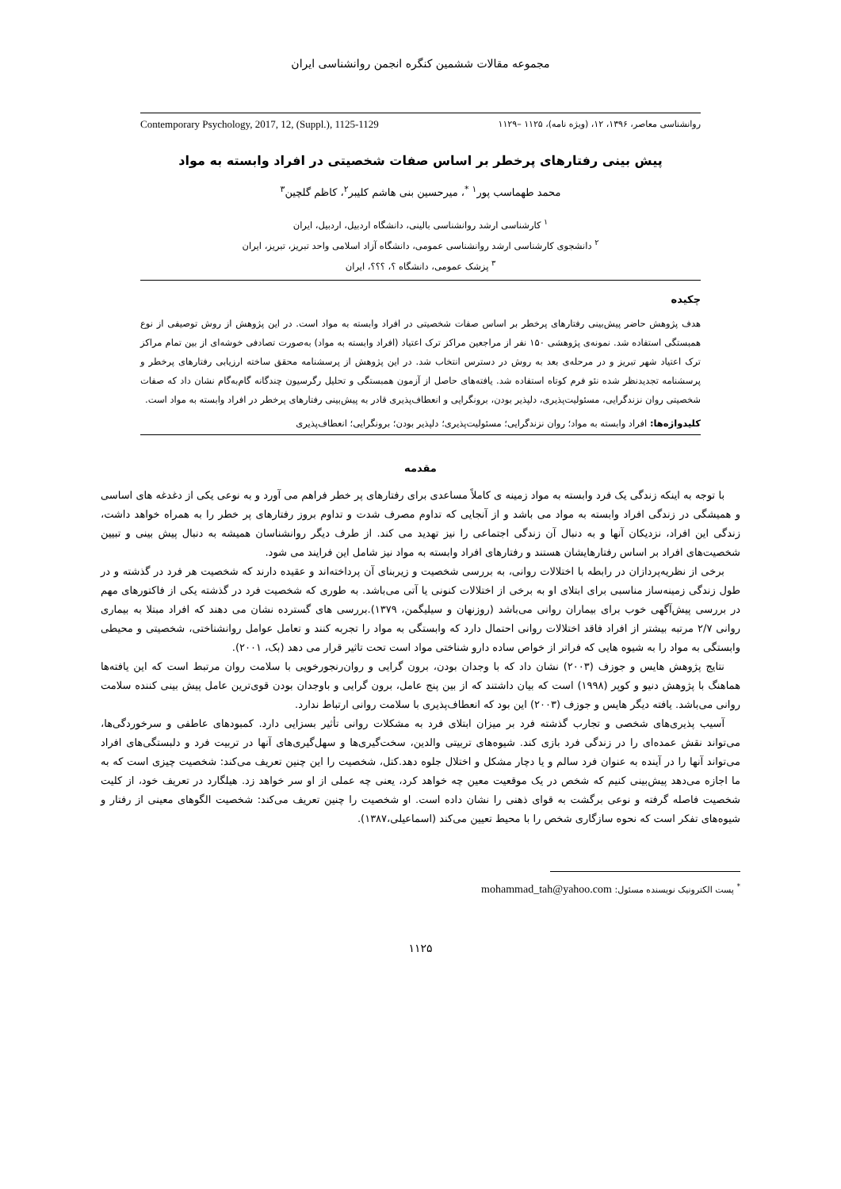مجموعه مقالات ششمین کنگره انجمن روانشناسی ایران
روانشناسی معاصر، ۱۳۹۶، ۱۲، (ویژه نامه)، ۱۱۲۵ –۱۱۲۹ Contemporary Psychology, 2017, 12, (Suppl.), 1125-1129
پیش بینی رفتارهای پرخطر بر اساس صفات شخصیتی در افراد وابسته به مواد
محمد طهماسب پور<sup>۱</sup> <sup>*</sup>، میرحسین بنی هاشم کلیبر<sup>۲</sup>، کاظم گلچین<sup>۳</sup>
<sup>۱</sup> کارشناسی ارشد روانشناسی بالینی، دانشگاه اردبیل، اردبیل، ایران
<sup>۲</sup> دانشجوی کارشناسی ارشد روانشناسی عمومی، دانشگاه آزاد اسلامی واحد تبریز، تبریز، ایران
<sup>۳</sup> پزشک عمومی، دانشگاه ؟، ؟؟؟، ایران
چکیده
هدف پژوهش حاضر پیش‌بینی رفتارهای پرخطر بر اساس صفات شخصیتی در افراد وابسته به مواد است. در این پژوهش از روش توصیفی از نوع همبستگی استفاده شد. نمونه‌ی پژوهشی ۱۵۰ نفر از مراجعین مراکز ترک اعتیاد (افراد وابسته به مواد) به‌صورت تصادفی خوشه‌ای از بین تمام مراکز ترک اعتیاد شهر تبریز و در مرحله‌ی بعد به روش در دسترس انتخاب شد. در این پژوهش از پرسشنامه محقق ساخته ارزیابی رفتارهای پرخطر و پرسشنامه تجدیدنظر شده نئو فرم کوتاه استفاده شد. یافته‌های حاصل از آزمون همبستگی و تحلیل رگرسیون چندگانه گام‌به‌گام نشان داد که صفات شخصیتی روان نزندگرایی، مسئولیت‌پذیری، دلپذیر بودن، برونگرایی و انعطاف‌پذیری قادر به پیش‌بینی رفتارهای پرخطر در افراد وابسته به مواد است.
کلیدواژه‌ها: افراد وابسته به مواد؛ روان نزندگرایی؛ مسئولیت‌پذیری؛ دلپذیر بودن؛ برونگرایی؛ انعطاف‌پذیری
مقدمه
با توجه به اینکه زندگی یک فرد وابسته به مواد زمینه ی کاملاً مساعدی برای رفتارهای پر خطر فراهم می آورد و به نوعی یکی از دغدغه های اساسی و همیشگی در زندگی افراد وابسته به مواد می باشد و از آنجایی که تداوم مصرف شدت و تداوم بروز رفتارهای پر خطر را به همراه خواهد داشت، زندگی این افراد، نزدیکان آنها و به دنبال آن زندگی اجتماعی را نیز تهدید می کند. از طرف دیگر روانشناسان همیشه به دنبال پیش بینی و تبیین شخصیت‌های افراد بر اساس رفتارهایشان هستند و رفتارهای افراد وابسته به مواد نیز شامل این فرایند می شود.
برخی از نظریه‌پردازان در رابطه با اختلالات روانی، به بررسی شخصیت و زیربنای آن پرداخته‌اند و عقیده دارند که شخصیت هر فرد در گذشته و در طول زندگی زمینه‌ساز مناسبی برای ابتلای او به برخی از اختلالات کنونی یا آتی می‌باشد. به طوری که شخصیت فرد در گذشته یکی از فاکتورهای مهم در بررسی پیش‌آگهی خوب برای بیماران روانی می‌باشد (روزنهان و سیلیگمن، ۱۳۷۹).بررسی های گسترده نشان می دهند که افراد مبتلا به بیماری روانی ۲/۷ مرتبه بیشتر از افراد فاقد اختلالات روانی احتمال دارد که وابستگی به مواد را تجربه کنند و تعامل عوامل روانشناختی، شخصیتی و محیطی وابستگی به مواد را به شیوه هایی که فراتر از خواص ساده دارو شناختی مواد است تحت تاثیر قرار می دهد (بک، ۲۰۰۱).
نتایج پژوهش هایس و جوزف (۲۰۰۳) نشان داد که با وجدان بودن، برون گرایی و روان‌رنجورخویی با سلامت روان مرتبط است که این یافته‌ها هماهنگ با پژوهش دنیو و کوپر (۱۹۹۸) است که بیان داشتند که از بین پنج عامل، برون گرایی و باوجدان بودن قوی‌ترین عامل پیش بینی کننده سلامت روانی می‌باشد. یافته دیگر هایس و جوزف (۲۰۰۳) این بود که انعطاف‌پذیری با سلامت روانی ارتباط ندارد.
آسیب پذیری‌های شخصی و تجارب گذشته فرد بر میزان ابتلای فرد به مشکلات روانی تأثیر بسزایی دارد. کمبودهای عاطفی و سرخوردگی‌ها، می‌تواند نقش عمده‌ای را در زندگی فرد بازی کند. شیوه‌های تربیتی والدین، سخت‌گیری‌ها و سهل‌گیری‌های آنها در تربیت فرد و دلبستگی‌های افراد می‌تواند آنها را در آینده به عنوان فرد سالم و یا دچار مشکل و اختلال جلوه دهد.کتل، شخصیت را این چنین تعریف می‌کند: شخصیت چیزی است که به ما اجازه می‌دهد پیش‌بینی کنیم که شخص در یک موقعیت معین چه خواهد کرد، یعنی چه عملی از او سر خواهد زد. هیلگارد در تعریف خود، از کلیت شخصیت فاصله گرفته و نوعی برگشت به قوای ذهنی را نشان داده است. او شخصیت را چنین تعریف می‌کند: شخصیت الگوهای معینی از رفتار و شیوه‌های تفکر است که نحوه سازگاری شخص را با محیط تعیین می‌کند (اسماعیلی،۱۳۸۷).
<sup>*</sup> پست الکترونیک نویسنده مسئول: mohammad_tah@yahoo.com
۱۱۲۵